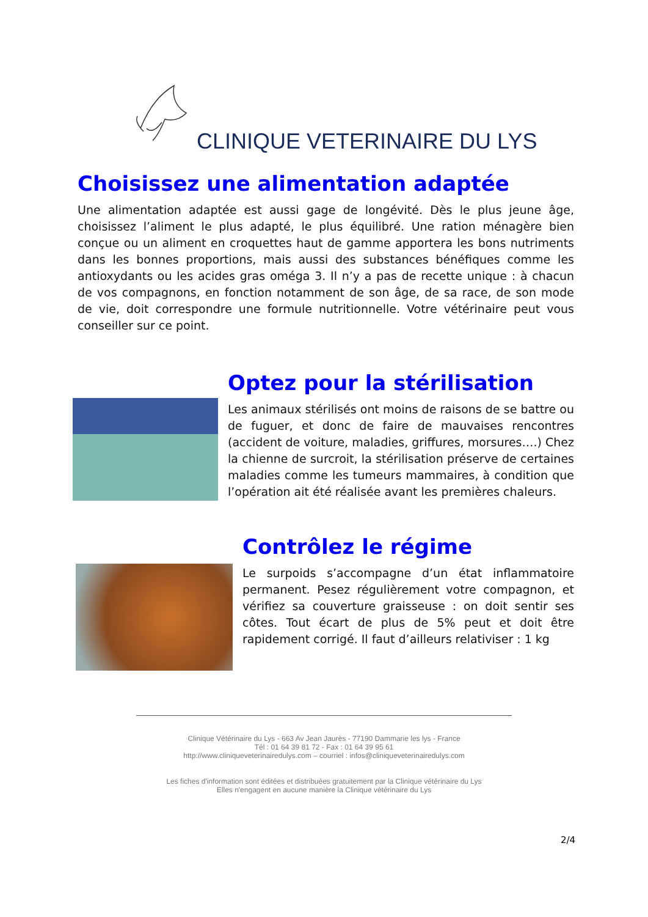CLINIQUE VETERINAIRE DU LYS
Choisissez une alimentation adaptée
Une alimentation adaptée est aussi gage de longévité. Dès le plus jeune âge, choisissez l’aliment le plus adapté, le plus équilibré. Une ration ménagère bien conçue ou un aliment en croquettes haut de gamme apportera les bons nutriments dans les bonnes proportions, mais aussi des substances bénéfiques comme les antioxydants ou les acides gras oméga 3. Il n’y a pas de recette unique : à chacun de vos compagnons, en fonction notamment de son âge, de sa race, de son mode de vie, doit correspondre une formule nutritionnelle. Votre vétérinaire peut vous conseiller sur ce point.
Optez pour la stérilisation
Les animaux stérilisés ont moins de raisons de se battre ou de fuguer, et donc de faire de mauvaises rencontres (accident de voiture, maladies, griffures, morsures….) Chez la chienne de surcroit, la stérilisation préserve de certaines maladies comme les tumeurs mammaires, à condition que l’opération ait été réalisée avant les premières chaleurs.
Contrôlez le régime
Le surpoids s’accompagne d’un état inflammatoire permanent. Pesez régulièrement votre compagnon, et vérifiez sa couverture graisseuse : on doit sentir ses côtes. Tout écart de plus de 5% peut et doit être rapidement corrigé. Il faut d’ailleurs relativiser : 1 kg
Clinique Vétérinaire du Lys - 663 Av Jean Jaurès - 77190 Dammarie les lys - France
Tél : 01 64 39 81 72 - Fax : 01 64 39 95 61
http://www.cliniqueveterinairedulys.com – courriel : infos@cliniqueveterinairedulys.com
Les fiches d'information sont éditées et distribuées gratuitement par la Clinique vétérinaire du Lys
Elles n'engagent en aucune manière la Clinique vétérinaire du Lys
2/4